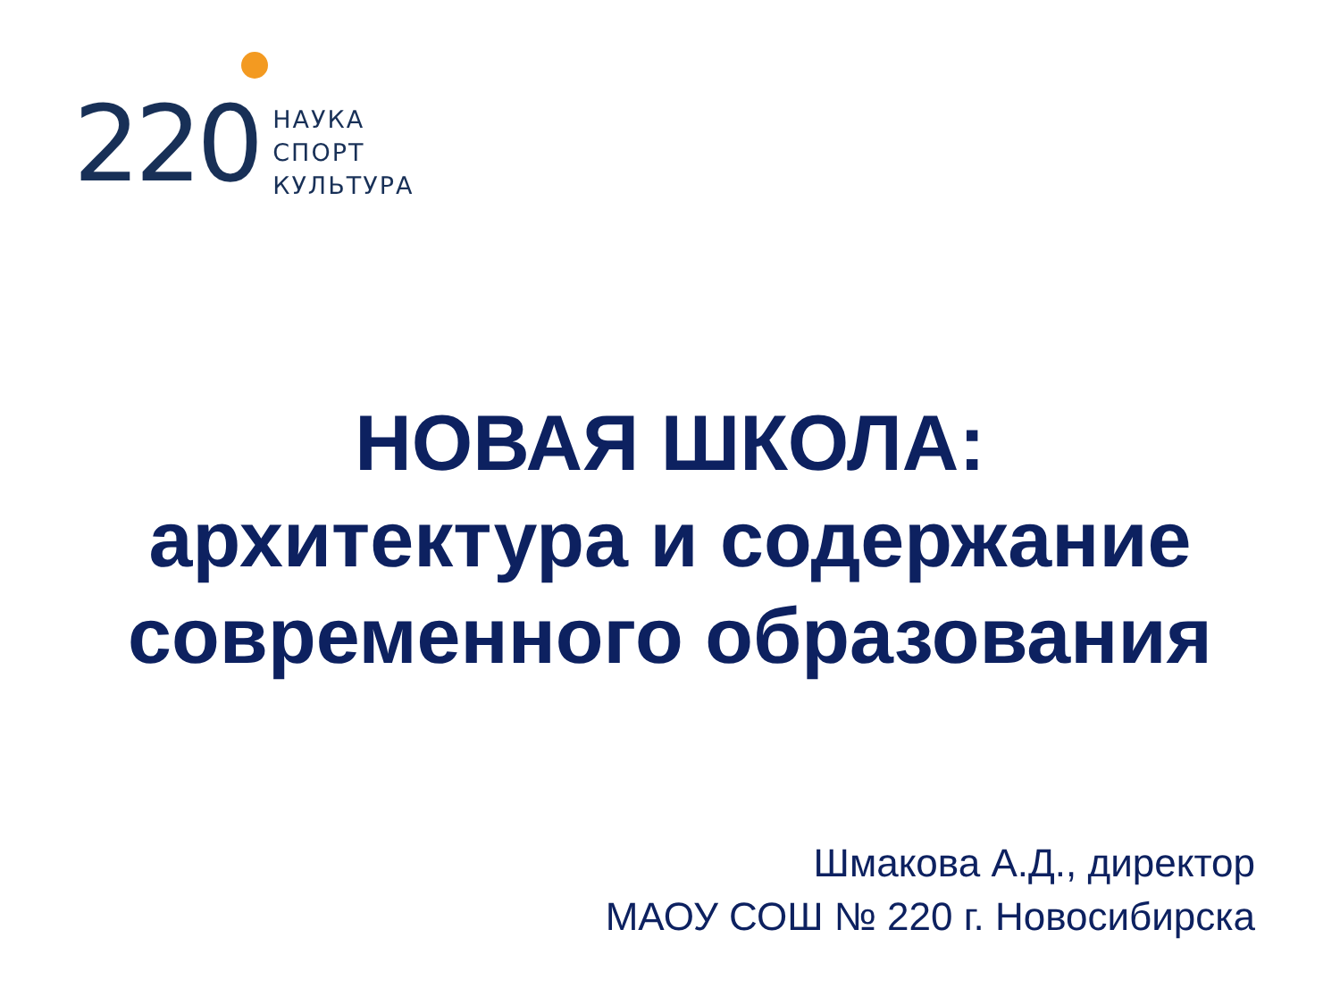220
НАУКА
СПОРТ
КУЛЬТУРА
НОВАЯ ШКОЛА:
архитектура и содержание
современного образования
Шмакова А.Д., директор
МАОУ СОШ № 220 г. Новосибирска